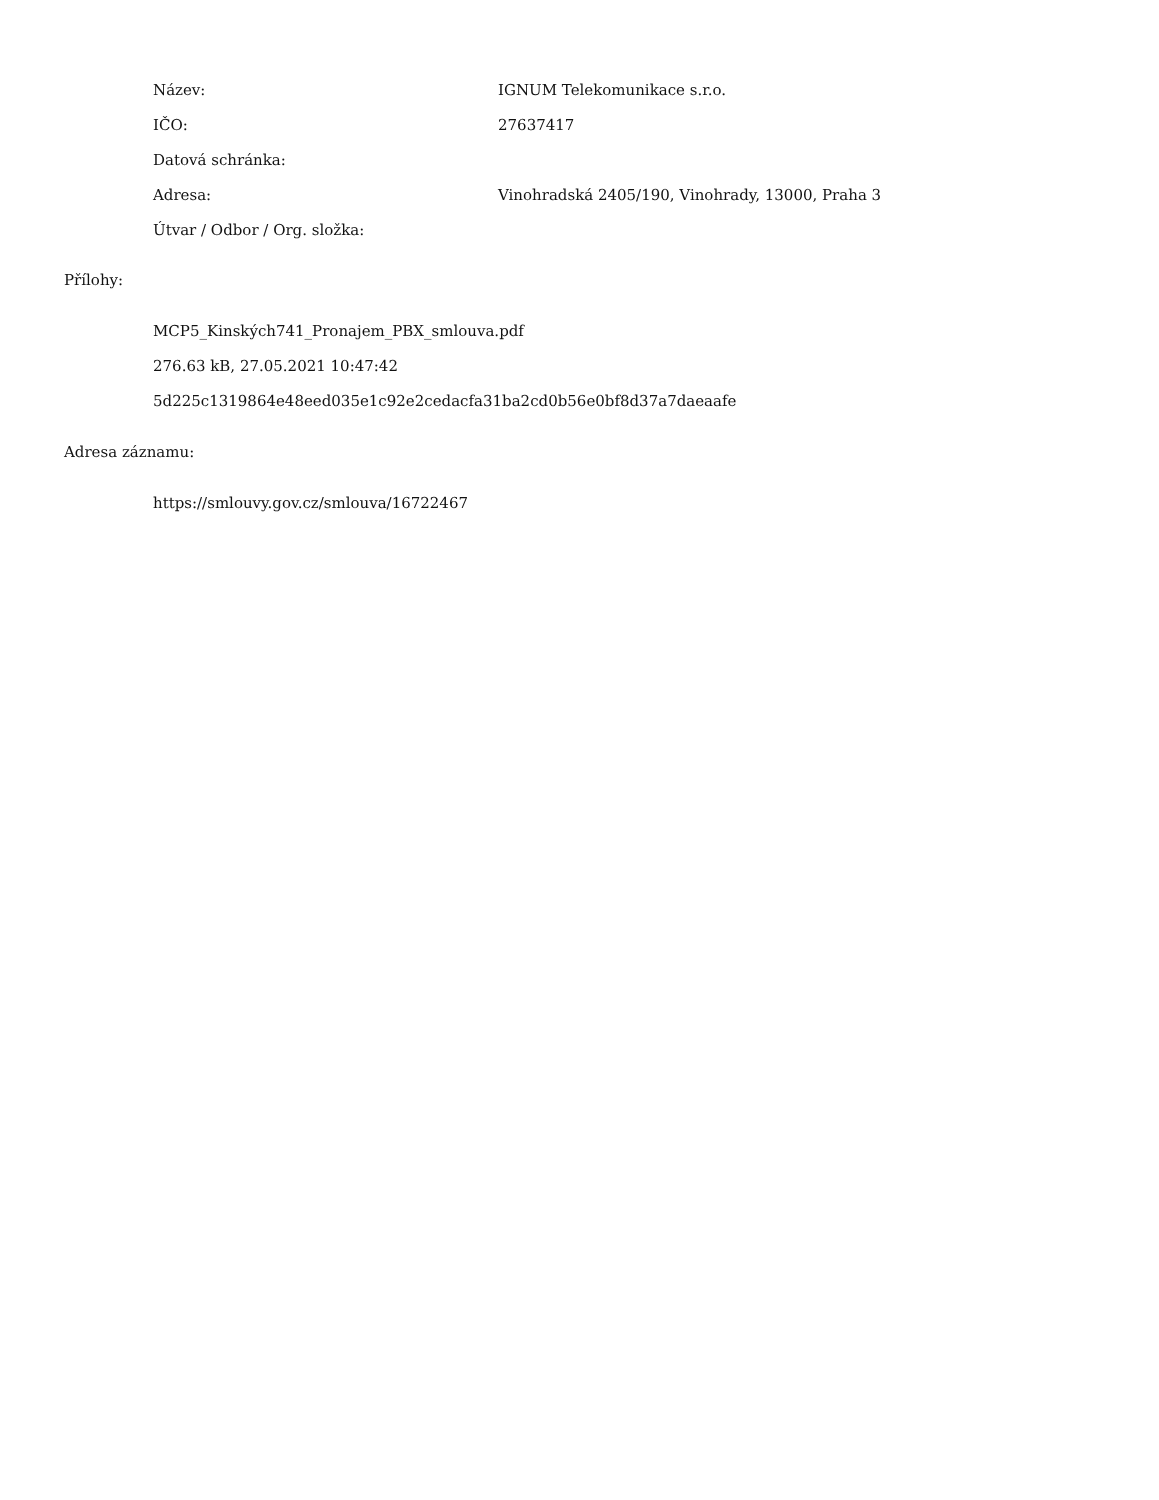| Název: | IGNUM Telekomunikace s.r.o. |
| IČO: | 27637417 |
| Datová schránka: | |
| Adresa: | Vinohradská 2405/190, Vinohrady, 13000, Praha 3 |
| Útvar / Odbor / Org. složka: | |
Přílohy:
MCP5_Kinských741_Pronajem_PBX_smlouva.pdf
276.63 kB, 27.05.2021 10:47:42
5d225c1319864e48eed035e1c92e2cedacfa31ba2cd0b56e0bf8d37a7daeaafe
Adresa záznamu:
https://smlouvy.gov.cz/smlouva/16722467